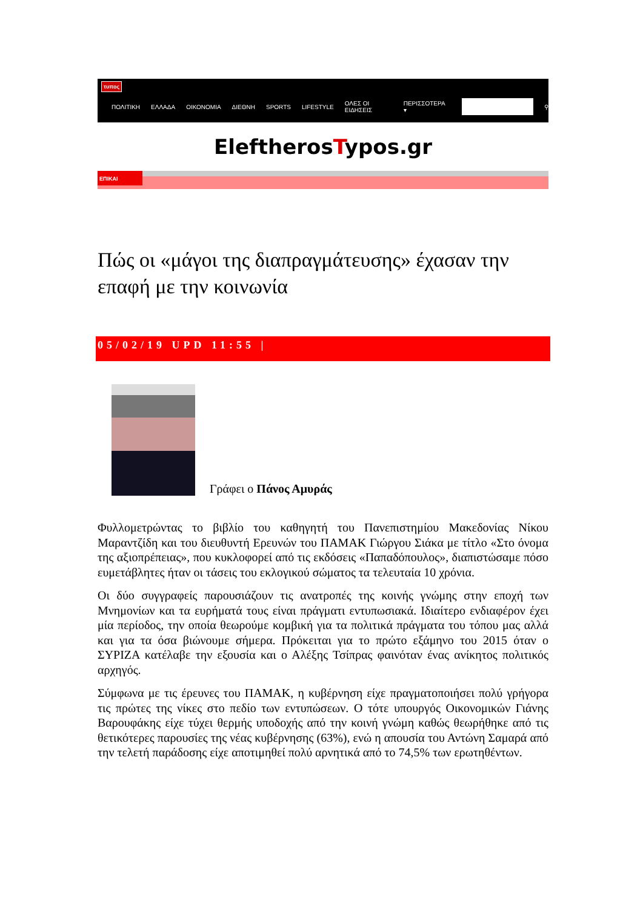τυπος
ΠΟΛΙΤΙΚΗ ΕΛΛΑΔΑ ΟΙΚΟΝΟΜΙΑ ΔΙΕΘΝΗ SPORTS LIFESTYLE ΟΛΕΣ ΟΙ ΕΙΔΗΣΕΙΣ ΠΕΡΙΣΣΟΤΕΡΑ ▾ ⚲
EleftherosTypos.gr
ΕΠΙΚΑΙ
Πώς οι «μάγοι της διαπραγμάτευσης» έχασαν την επαφή με την κοινωνία
05/02/19 UPD 11:55 |
Γράφει ο Πάνος Αμυράς
Φυλλομετρώντας το βιβλίο του καθηγητή του Πανεπιστημίου Μακεδονίας Νίκου Μαραντζίδη και του διευθυντή Ερευνών του ΠΑΜΑΚ Γιώργου Σιάκα με τίτλο «Στο όνομα της αξιοπρέπειας», που κυκλοφορεί από τις εκδόσεις «Παπαδόπουλος», διαπιστώσαμε πόσο ευμετάβλητες ήταν οι τάσεις του εκλογικού σώματος τα τελευταία 10 χρόνια.
Οι δύο συγγραφείς παρουσιάζουν τις ανατροπές της κοινής γνώμης στην εποχή των Μνημονίων και τα ευρήματά τους είναι πράγματι εντυπωσιακά. Ιδιαίτερο ενδιαφέρον έχει μία περίοδος, την οποία θεωρούμε κομβική για τα πολιτικά πράγματα του τόπου μας αλλά και για τα όσα βιώνουμε σήμερα. Πρόκειται για το πρώτο εξάμηνο του 2015 όταν ο ΣΥΡΙΖΑ κατέλαβε την εξουσία και ο Αλέξης Τσίπρας φαινόταν ένας ανίκητος πολιτικός αρχηγός.
Σύμφωνα με τις έρευνες του ΠΑΜΑΚ, η κυβέρνηση είχε πραγματοποιήσει πολύ γρήγορα τις πρώτες της νίκες στο πεδίο των εντυπώσεων. Ο τότε υπουργός Οικονομικών Γιάνης Βαρουφάκης είχε τύχει θερμής υποδοχής από την κοινή γνώμη καθώς θεωρήθηκε από τις θετικότερες παρουσίες της νέας κυβέρνησης (63%), ενώ η απουσία του Αντώνη Σαμαρά από την τελετή παράδοσης είχε αποτιμηθεί πολύ αρνητικά από το 74,5% των ερωτηθέντων.